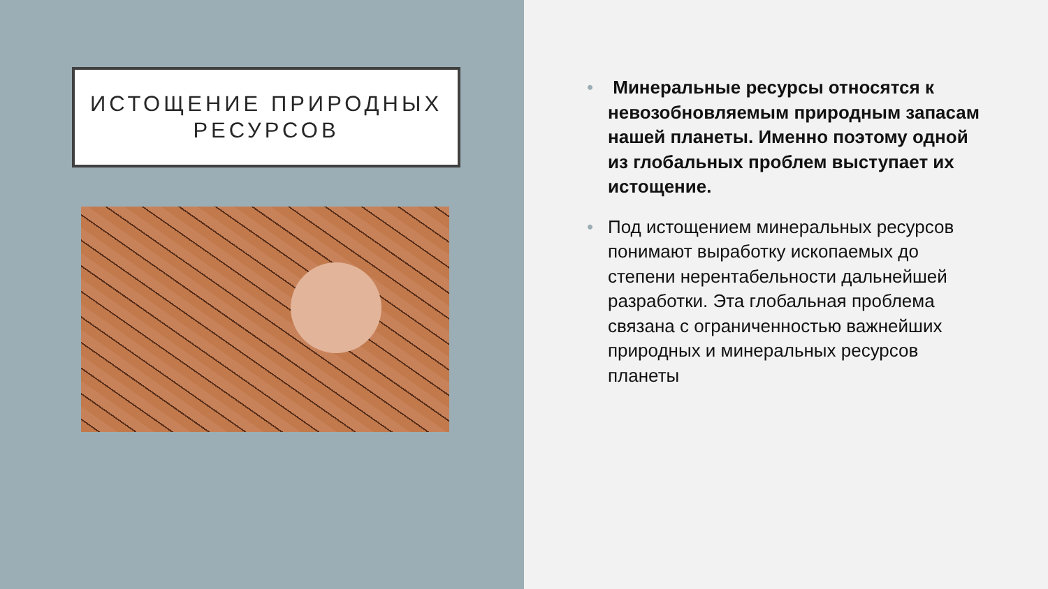ИСТОЩЕНИЕ ПРИРОДНЫХ
РЕСУРСОВ
• Минеральные ресурсы относятся к невозобновляемым природным запасам нашей планеты. Именно поэтому одной из глобальных проблем выступает их истощение.
• Под истощением минеральных ресурсов понимают выработку ископаемых до степени нерентабельности дальнейшей разработки. Эта глобальная проблема связана с ограниченностью важнейших природных и минеральных ресурсов планеты